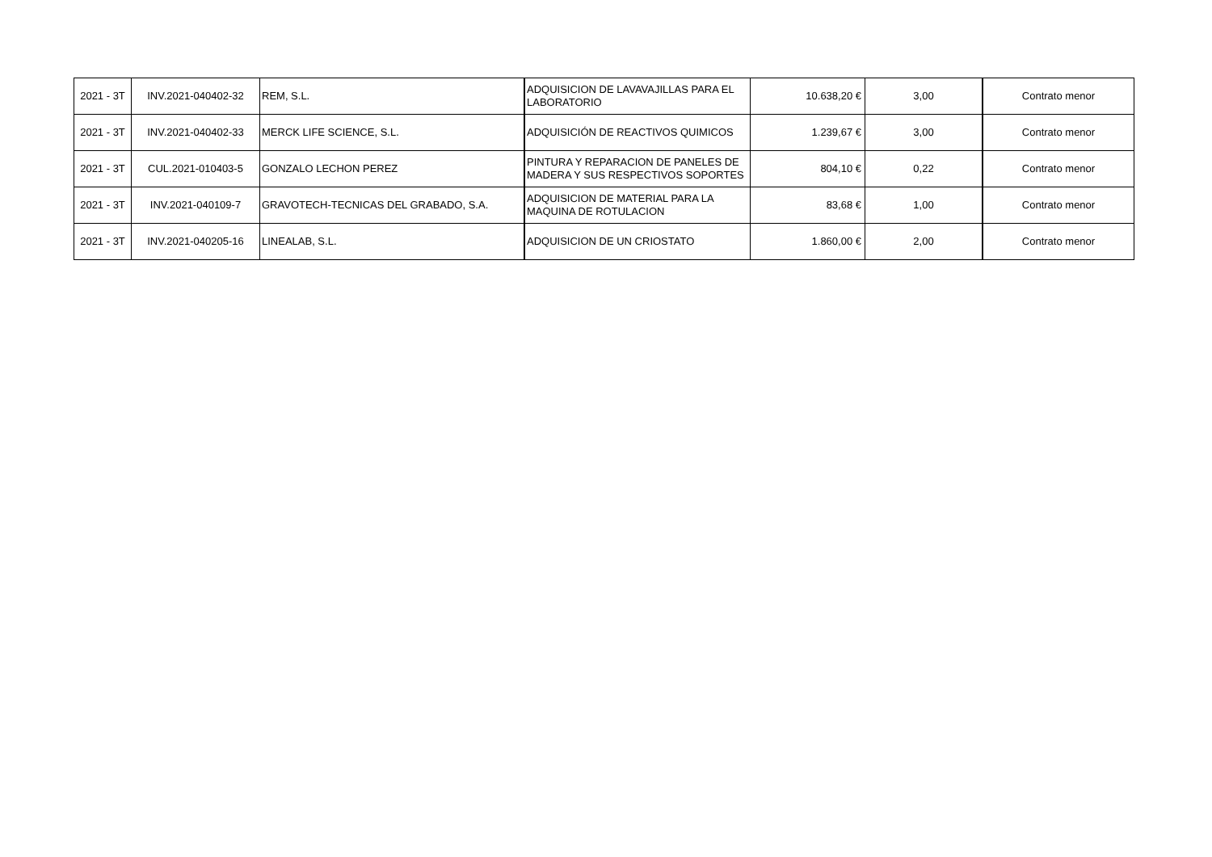| 2021 - 3T | INV.2021-040402-32 | REM, S.L. | ADQUISICION DE LAVAVAJILLAS PARA EL LABORATORIO | 10.638,20 € | 3,00 | Contrato menor |
| 2021 - 3T | INV.2021-040402-33 | MERCK LIFE SCIENCE, S.L. | ADQUISICIÓN DE REACTIVOS QUIMICOS | 1.239,67 € | 3,00 | Contrato menor |
| 2021 - 3T | CUL.2021-010403-5 | GONZALO LECHON PEREZ | PINTURA Y REPARACION DE PANELES DE MADERA Y SUS RESPECTIVOS SOPORTES | 804,10 € | 0,22 | Contrato menor |
| 2021 - 3T | INV.2021-040109-7 | GRAVOTECH-TECNICAS DEL GRABADO, S.A. | ADQUISICION DE MATERIAL PARA LA MAQUINA DE ROTULACION | 83,68 € | 1,00 | Contrato menor |
| 2021 - 3T | INV.2021-040205-16 | LINEALAB, S.L. | ADQUISICION DE UN CRIOSTATO | 1.860,00 € | 2,00 | Contrato menor |